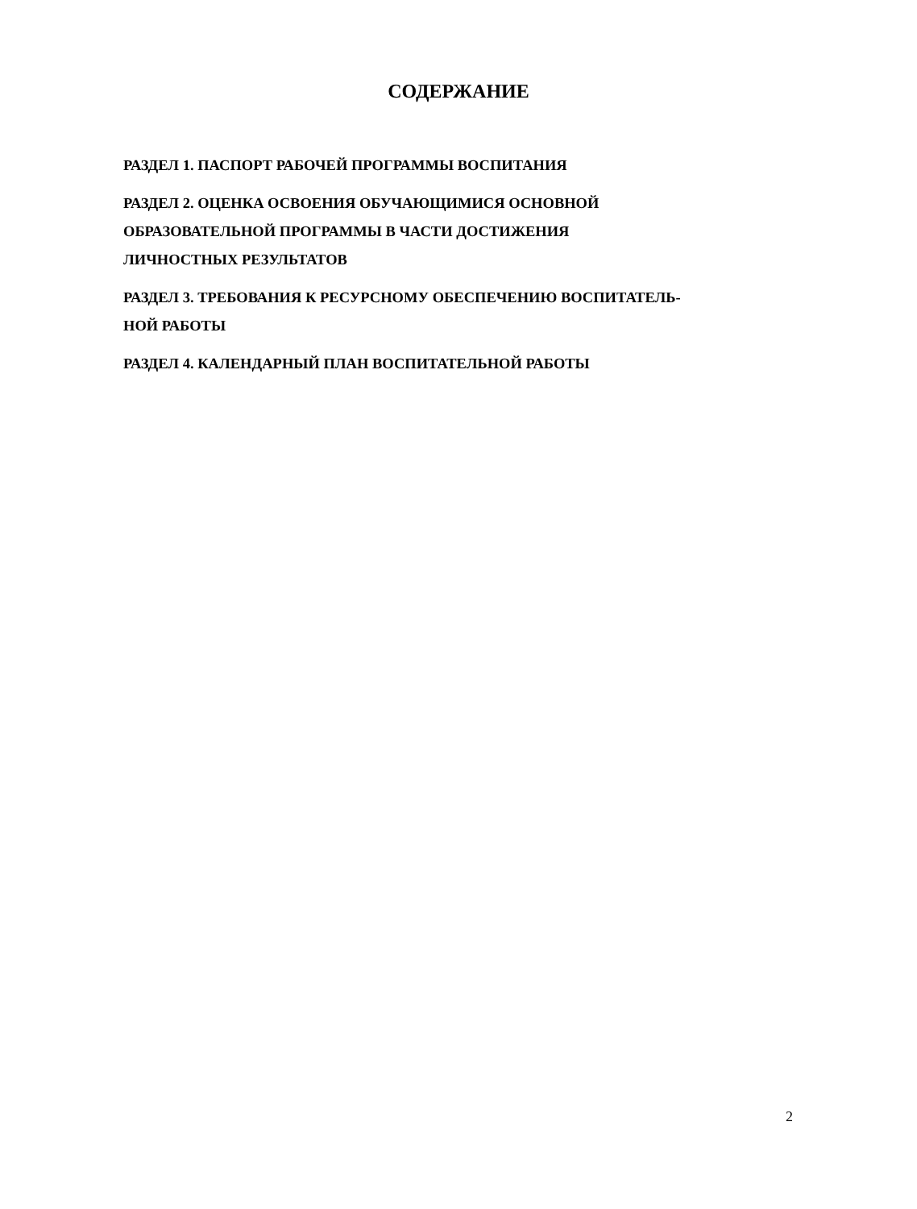СОДЕРЖАНИЕ
РАЗДЕЛ 1. ПАСПОРТ РАБОЧЕЙ ПРОГРАММЫ ВОСПИТАНИЯ
РАЗДЕЛ 2. ОЦЕНКА ОСВОЕНИЯ ОБУЧАЮЩИМИСЯ ОСНОВНОЙ
ОБРАЗОВАТЕЛЬНОЙ ПРОГРАММЫ В ЧАСТИ ДОСТИЖЕНИЯ
ЛИЧНОСТНЫХ РЕЗУЛЬТАТОВ
РАЗДЕЛ 3. ТРЕБОВАНИЯ К РЕСУРСНОМУ ОБЕСПЕЧЕНИЮ ВОСПИТАТЕЛЬ-
НОЙ РАБОТЫ
РАЗДЕЛ 4. КАЛЕНДАРНЫЙ ПЛАН ВОСПИТАТЕЛЬНОЙ РАБОТЫ
2